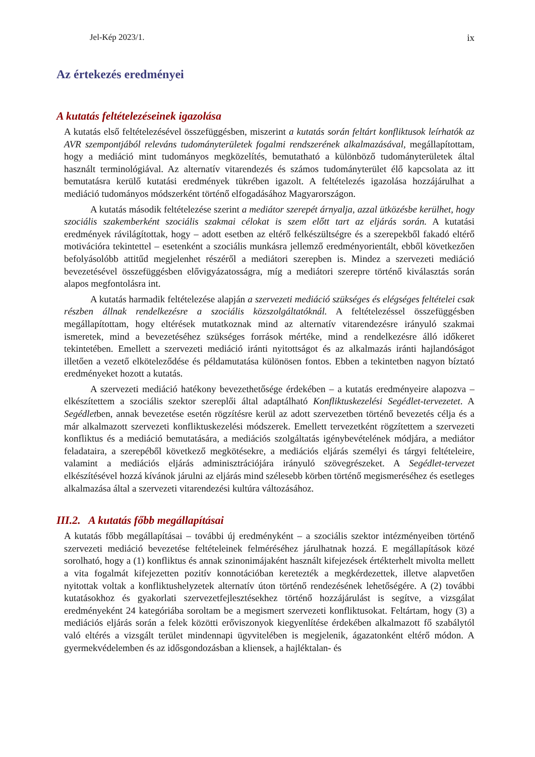Jel-Kép 2023/1. ix
Az értekezés eredményei
A kutatás feltételezéseinek igazolása
A kutatás első feltételezésével összefüggésben, miszerint a kutatás során feltárt konfliktusok leírhatók az AVR szempontjából releváns tudományterületek fogalmi rendszerének alkalmazásával, megállapítottam, hogy a mediáció mint tudományos megközelítés, bemutatható a különböző tudományterületek által használt terminológiával. Az alternatív vitarendezés és számos tudományterület élő kapcsolata az itt bemutatásra kerülő kutatási eredmények tükrében igazolt. A feltételezés igazolása hozzájárulhat a mediáció tudományos módszerként történő elfogadásához Magyarországon.
A kutatás második feltételezése szerint a mediátor szerepét árnyalja, azzal ütközésbe kerülhet, hogy szociális szakemberként szociális szakmai célokat is szem előtt tart az eljárás során. A kutatási eredmények rávilágítottak, hogy – adott esetben az eltérő felkészültségre és a szerepekből fakadó eltérő motivációra tekintettel – esetenként a szociális munkásra jellemző eredményorientált, ebből következően befolyásolóbb attitűd megjelenhet részéről a mediátori szerepben is. Mindez a szervezeti mediáció bevezetésével összefüggésben elővigyázatosságra, míg a mediátori szerepre történő kiválasztás során alapos megfontolásra int.
A kutatás harmadik feltételezése alapján a szervezeti mediáció szükséges és elégséges feltételei csak részben állnak rendelkezésre a szociális közszolgáltatóknál. A feltételezéssel összefüggésben megállapítottam, hogy eltérések mutatkoznak mind az alternatív vitarendezésre irányuló szakmai ismeretek, mind a bevezetéséhez szükséges források mértéke, mind a rendelkezésre álló időkeret tekintetében. Emellett a szervezeti mediáció iránti nyitottságot és az alkalmazás iránti hajlandóságot illetően a vezető elköteleződése és példamutatása különösen fontos. Ebben a tekintetben nagyon bíztató eredményeket hozott a kutatás.
A szervezeti mediáció hatékony bevezethetősége érdekében – a kutatás eredményeire alapozva – elkészítettem a szociális szektor szereplői által adaptálható Konfliktuskezelési Segédlet-tervezetet. A Segédletben, annak bevezetése esetén rögzítésre kerül az adott szervezetben történő bevezetés célja és a már alkalmazott szervezeti konfliktuskezelési módszerek. Emellett tervezetként rögzítettem a szervezeti konfliktus és a mediáció bemutatására, a mediációs szolgáltatás igénybevételének módjára, a mediátor feladataira, a szerepéből következő megkötésekre, a mediációs eljárás személyi és tárgyi feltételeire, valamint a mediációs eljárás adminisztrációjára irányuló szövegrészeket. A Segédlet-tervezet elkészítésével hozzá kívánok járulni az eljárás mind szélesebb körben történő megismeréséhez és esetleges alkalmazása által a szervezeti vitarendezési kultúra változásához.
III.2. A kutatás főbb megállapításai
A kutatás főbb megállapításai – további új eredményként – a szociális szektor intézményeiben történő szervezeti mediáció bevezetése feltételeinek felméréséhez járulhatnak hozzá. E megállapítások közé sorolható, hogy a (1) konfliktus és annak szinonimájaként használt kifejezések értékterhelt mivolta mellett a vita fogalmát kifejezetten pozitív konnotációban keretezték a megkérdezettek, illetve alapvetően nyitottak voltak a konfliktushelyzetek alternatív úton történő rendezésének lehetőségére. A (2) további kutatásokhoz és gyakorlati szervezetfejlesztésekhez történő hozzájárulást is segítve, a vizsgálat eredményeként 24 kategóriába soroltam be a megismert szervezeti konfliktusokat. Feltártam, hogy (3) a mediációs eljárás során a felek közötti erőviszonyok kiegyenlítése érdekében alkalmazott fő szabálytól való eltérés a vizsgált terület mindennapi ügyvitelében is megjelenik, ágazatonként eltérő módon. A gyermekvédelemben és az idősgondozásban a kliensek, a hajléktalan- és